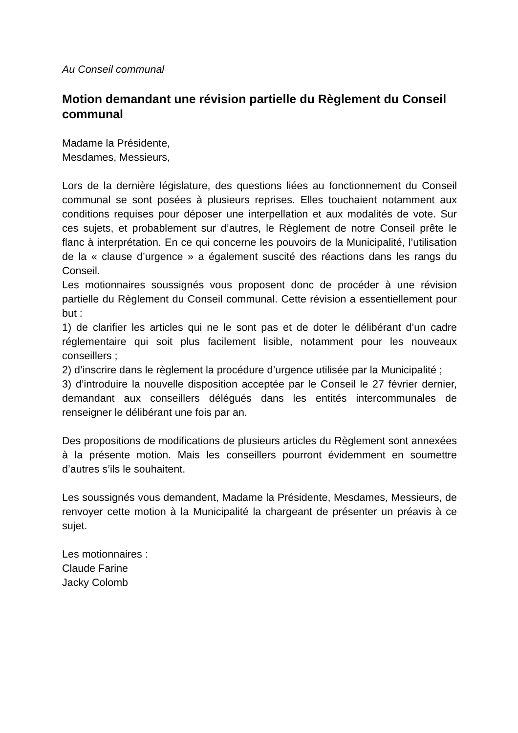Au Conseil communal
Motion demandant une révision partielle du Règlement du Conseil communal
Madame la Présidente,
Mesdames, Messieurs,
Lors de la dernière législature, des questions liées au fonctionnement du Conseil communal se sont posées à plusieurs reprises. Elles touchaient notamment aux conditions requises pour déposer une interpellation et aux modalités de vote. Sur ces sujets, et probablement sur d’autres, le Règlement de notre Conseil prête le flanc à interprétation. En ce qui concerne les pouvoirs de la Municipalité, l’utilisation de la « clause d’urgence » a également suscité des réactions dans les rangs du Conseil.
Les motionnaires soussignés vous proposent donc de procéder à une révision partielle du Règlement du Conseil communal. Cette révision a essentiellement pour but :
1) de clarifier les articles qui ne le sont pas et de doter le délibérant d’un cadre réglementaire qui soit plus facilement lisible, notamment pour les nouveaux conseillers ;
2) d’inscrire dans le règlement la procédure d’urgence utilisée par la Municipalité ;
3) d’introduire la nouvelle disposition acceptée par le Conseil le 27 février dernier, demandant aux conseillers délégués dans les entités intercommunales de renseigner le délibérant une fois par an.
Des propositions de modifications de plusieurs articles du Règlement sont annexées à la présente motion. Mais les conseillers pourront évidemment en soumettre d’autres s’ils le souhaitent.
Les soussignés vous demandent, Madame la Présidente, Mesdames, Messieurs, de renvoyer cette motion à la Municipalité la chargeant de présenter un préavis à ce sujet.
Les motionnaires :
Claude Farine
Jacky Colomb